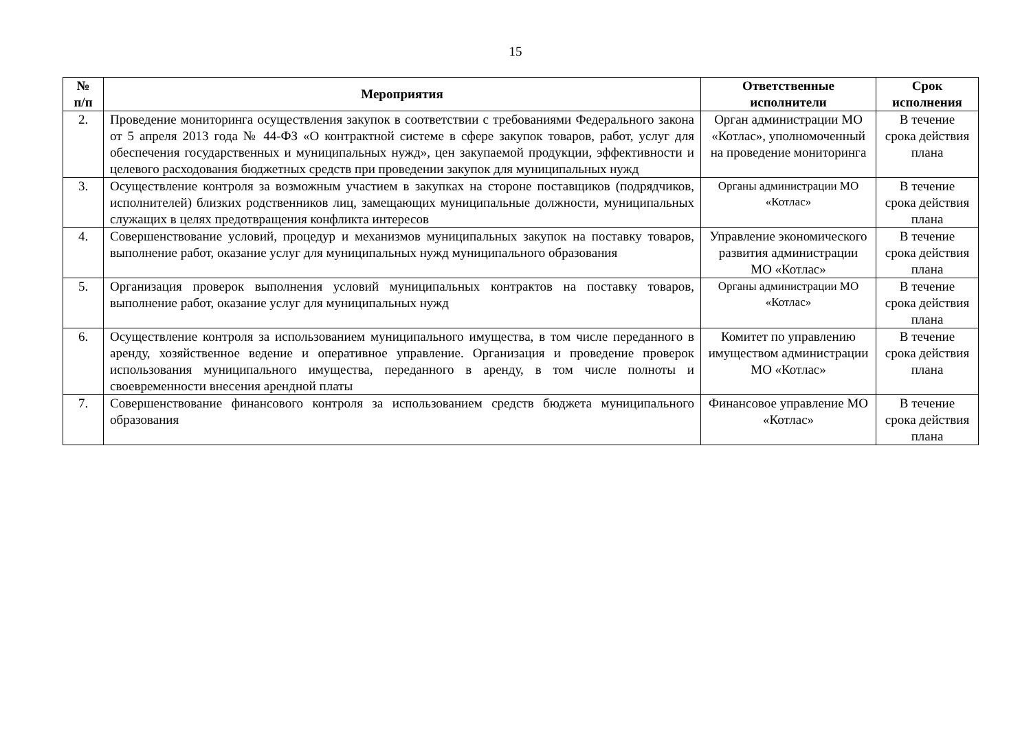15
| № п/п | Мероприятия | Ответственные исполнители | Срок исполнения |
| --- | --- | --- | --- |
| 2. | Проведение мониторинга осуществления закупок в соответствии с требованиями Федерального закона от 5 апреля 2013 года № 44-ФЗ «О контрактной системе в сфере закупок товаров, работ, услуг для обеспечения государственных и муниципальных нужд», цен закупаемой продукции, эффективности и целевого расходования бюджетных средств при проведении закупок для муниципальных нужд | Орган администрации МО «Котлас», уполномоченный на проведение мониторинга | В течение срока действия плана |
| 3. | Осуществление контроля за возможным участием в закупках на стороне поставщиков (подрядчиков, исполнителей) близких родственников лиц, замещающих муниципальные должности, муниципальных служащих в целях предотвращения конфликта интересов | Органы администрации МО «Котлас» | В течение срока действия плана |
| 4. | Совершенствование условий, процедур и механизмов муниципальных закупок на поставку товаров, выполнение работ, оказание услуг для муниципальных нужд муниципального образования | Управление экономического развития администрации МО «Котлас» | В течение срока действия плана |
| 5. | Организация проверок выполнения условий муниципальных контрактов на поставку товаров, выполнение работ, оказание услуг для муниципальных нужд | Органы администрации МО «Котлас» | В течение срока действия плана |
| 6. | Осуществление контроля за использованием муниципального имущества, в том числе переданного в аренду, хозяйственное ведение и оперативное управление. Организация и проведение проверок использования муниципального имущества, переданного в аренду, в том числе полноты и своевременности внесения арендной платы | Комитет по управлению имуществом администрации МО «Котлас» | В течение срока действия плана |
| 7. | Совершенствование финансового контроля за использованием средств бюджета муниципального образования | Финансовое управление МО «Котлас» | В течение срока действия плана |